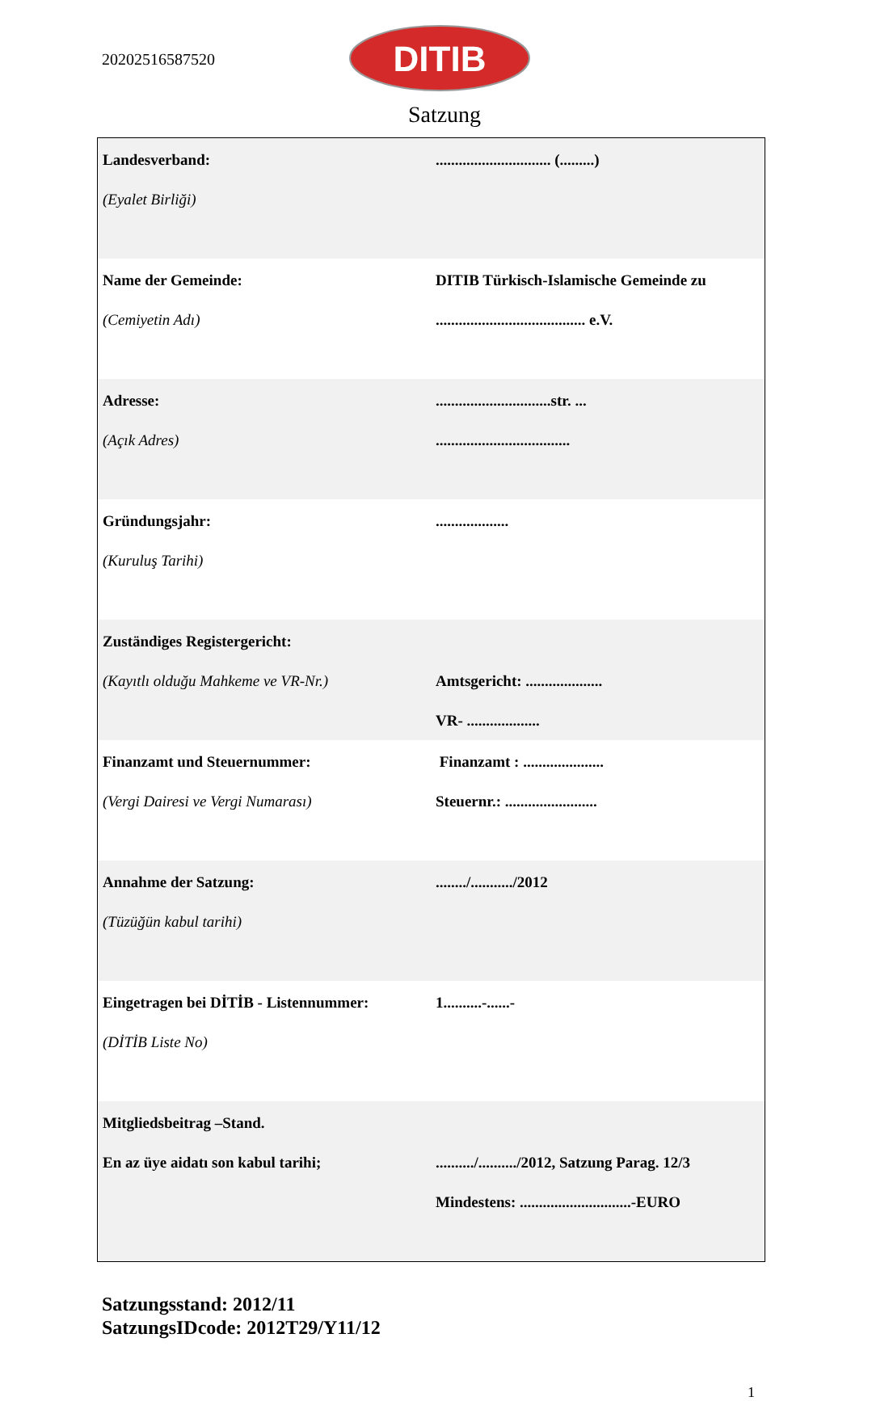20202516587520
DITIB
Satzung
| Landesverband: (Eyalet Birliği) | .............................. (.........) |
| Name der Gemeinde: (Cemiyetin Adı) | DITIB Türkisch-Islamische Gemeinde zu ....................................... e.V. |
| Adresse: (Açık Adres) | ..............................str. ... ................................... |
| Gründungsjahr: (Kuruluş Tarihi) | ................... |
| Zuständiges Registergericht: (Kayıtlı olduğu Mahkeme ve VR-Nr.) | Amtsgericht: .................... VR- ................... |
| Finanzamt und Steuernummer: (Vergi Dairesi ve Vergi Numarası) | Finanzamt : ..................... Steuernr.: ........................ |
| Annahme der Satzung: (Tüzüğün kabul tarihi) | ......../.........../2012 |
| Eingetragen bei DİTİB - Listennummer: (DİTİB Liste No) | 1..........-......- |
| Mitgliedsbeitrag –Stand. En az üye aidatı son kabul tarihi; | ........../........../2012, Satzung Parag. 12/3 Mindestens: .............................-EURO |
Satzungsstand: 2012/11
SatzungsIDcode: 2012T29/Y11/12
1